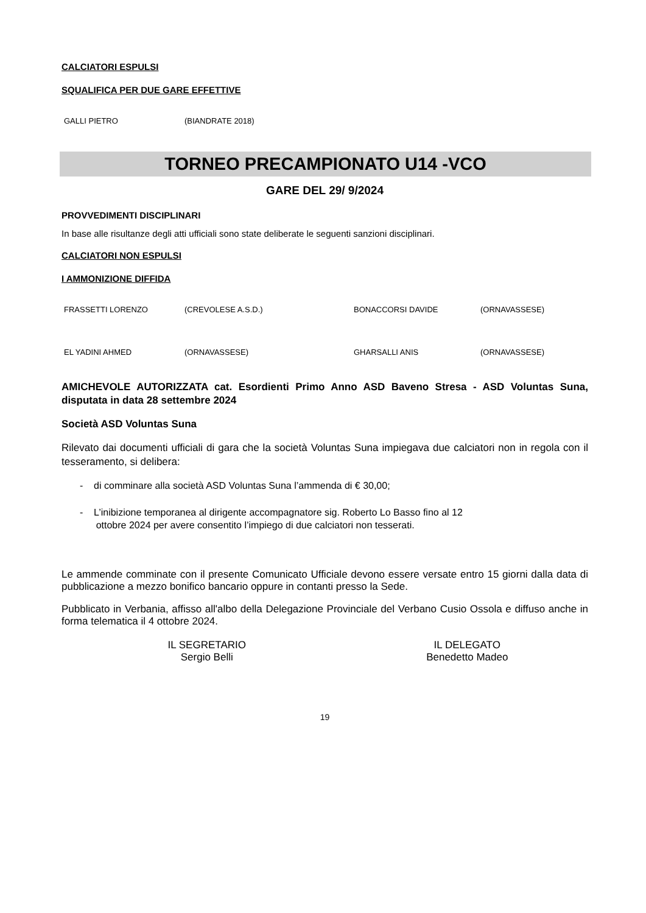CALCIATORI ESPULSI
SQUALIFICA PER DUE GARE EFFETTIVE
| GALLI PIETRO | (BIANDRATE 2018) |
TORNEO PRECAMPIONATO U14 -VCO
GARE DEL 29/ 9/2024
PROVVEDIMENTI DISCIPLINARI
In base alle risultanze degli atti ufficiali sono state deliberate le seguenti sanzioni disciplinari.
CALCIATORI NON ESPULSI
I AMMONIZIONE DIFFIDA
| FRASSETTI LORENZO | (CREVOLESE A.S.D.) | BONACCORSI DAVIDE | (ORNAVASSESE) |
| EL YADINI AHMED | (ORNAVASSESE) | GHARSALLI ANIS | (ORNAVASSESE) |
AMICHEVOLE AUTORIZZATA cat. Esordienti Primo Anno ASD Baveno Stresa - ASD Voluntas Suna, disputata in data 28 settembre 2024
Società ASD Voluntas Suna
Rilevato dai documenti ufficiali di gara che la società Voluntas Suna impiegava due calciatori non in regola con il tesseramento, si delibera:
- di comminare alla società ASD Voluntas Suna l’ammenda di € 30,00;
- L’inibizione temporanea al dirigente accompagnatore sig. Roberto Lo Basso fino al 12
ottobre 2024 per avere consentito l’impiego di due calciatori non tesserati.
Le ammende comminate con il presente Comunicato Ufficiale devono essere versate entro 15 giorni dalla data di pubblicazione a mezzo bonifico bancario oppure in contanti presso la Sede.
Pubblicato in Verbania, affisso all'albo della Delegazione Provinciale del Verbano Cusio Ossola e diffuso anche in forma telematica il 4 ottobre 2024.
IL SEGRETARIO
Sergio Belli
IL DELEGATO
Benedetto Madeo
19